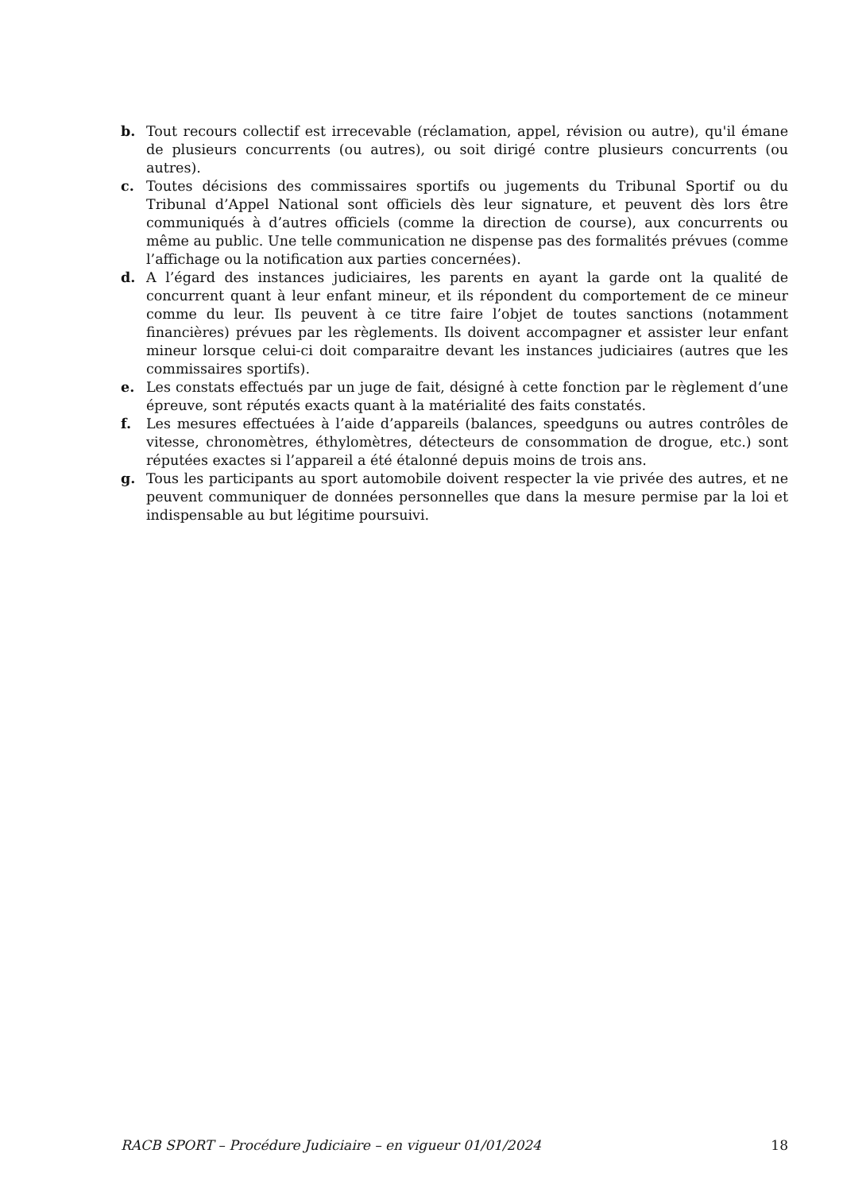b. Tout recours collectif est irrecevable (réclamation, appel, révision ou autre), qu'il émane de plusieurs concurrents (ou autres), ou soit dirigé contre plusieurs concurrents (ou autres).
c. Toutes décisions des commissaires sportifs ou jugements du Tribunal Sportif ou du Tribunal d’Appel National sont officiels dès leur signature, et peuvent dès lors être communiqués à d’autres officiels (comme la direction de course), aux concurrents ou même au public. Une telle communication ne dispense pas des formalités prévues (comme l’affichage ou la notification aux parties concernées).
d. A l’égard des instances judiciaires, les parents en ayant la garde ont la qualité de concurrent quant à leur enfant mineur, et ils répondent du comportement de ce mineur comme du leur. Ils peuvent à ce titre faire l’objet de toutes sanctions (notamment financières) prévues par les règlements. Ils doivent accompagner et assister leur enfant mineur lorsque celui-ci doit comparaitre devant les instances judiciaires (autres que les commissaires sportifs).
e. Les constats effectués par un juge de fait, désigné à cette fonction par le règlement d’une épreuve, sont réputés exacts quant à la matérialité des faits constatés.
f. Les mesures effectuées à l’aide d’appareils (balances, speedguns ou autres contrôles de vitesse, chronomètres, éthylomètres, détecteurs de consommation de drogue, etc.) sont réputées exactes si l’appareil a été étalonné depuis moins de trois ans.
g. Tous les participants au sport automobile doivent respecter la vie privée des autres, et ne peuvent communiquer de données personnelles que dans la mesure permise par la loi et indispensable au but légitime poursuivi.
RACB SPORT – Procédure Judiciaire – en vigueur 01/01/2024 18